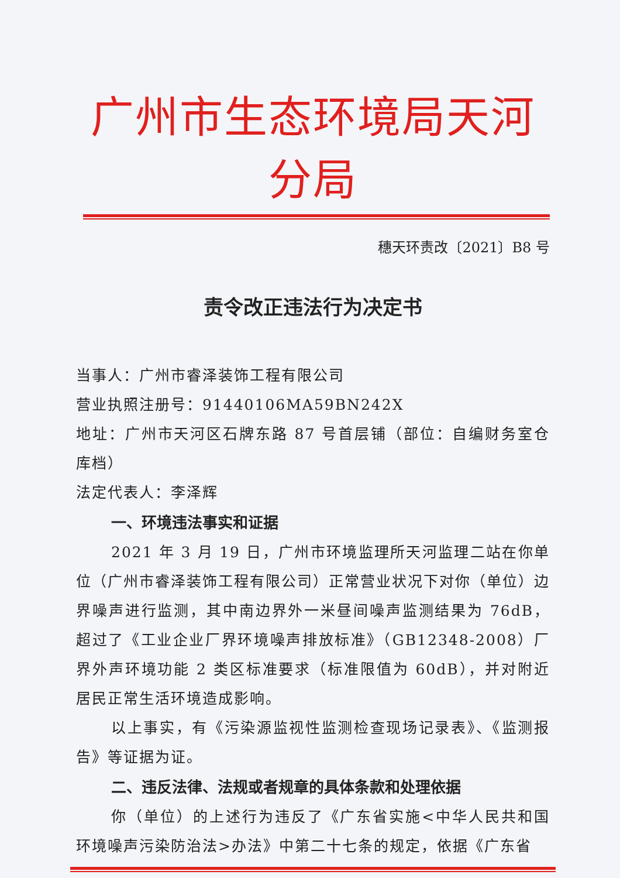广州市生态环境局天河分局
穗天环责改〔2021〕B8 号
责令改正违法行为决定书
当事人：广州市睿泽装饰工程有限公司
营业执照注册号：91440106MA59BN242X
地址：广州市天河区石牌东路 87 号首层铺（部位：自编财务室仓库档）
法定代表人：李泽辉
一、环境违法事实和证据
2021 年 3 月 19 日，广州市环境监理所天河监理二站在你单位（广州市睿泽装饰工程有限公司）正常营业状况下对你（单位）边界噪声进行监测，其中南边界外一米昼间噪声监测结果为 76dB，超过了《工业企业厂界环境噪声排放标准》（GB12348-2008）厂界外声环境功能 2 类区标准要求（标准限值为 60dB），并对附近居民正常生活环境造成影响。
以上事实，有《污染源监视性监测检查现场记录表》、《监测报告》等证据为证。
二、违反法律、法规或者规章的具体条款和处理依据
你（单位）的上述行为违反了《广东省实施<中华人民共和国环境噪声污染防治法>办法》中第二十七条的规定，依据《广东省